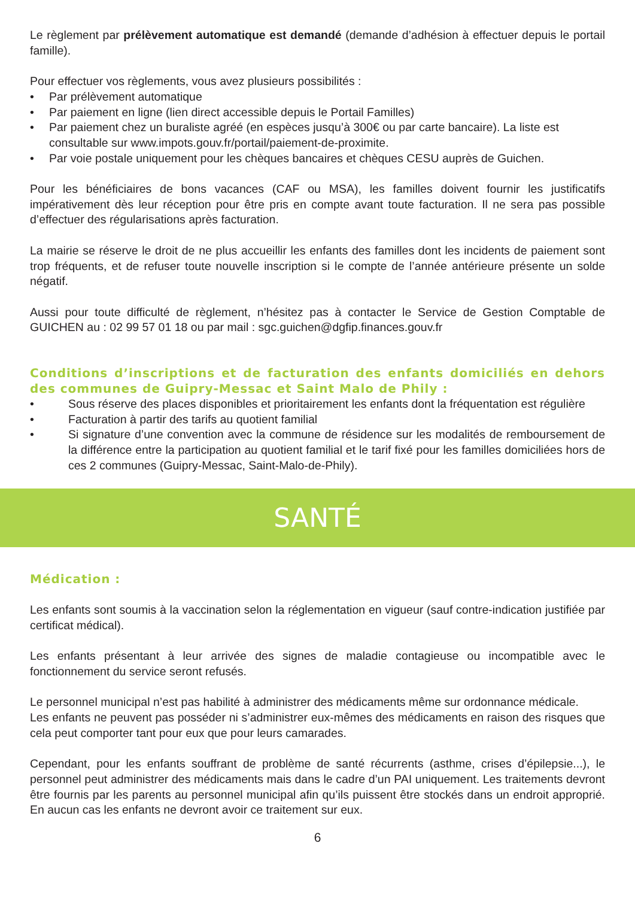Le règlement par prélèvement automatique est demandé (demande d’adhésion à effectuer depuis le portail famille).
Pour effectuer vos règlements, vous avez plusieurs possibilités :
• Par prélèvement automatique
• Par paiement en ligne (lien direct accessible depuis le Portail Familles)
• Par paiement chez un buraliste agréé (en espèces jusqu’à 300€ ou par carte bancaire). La liste est consultable sur www.impots.gouv.fr/portail/paiement-de-proximite.
• Par voie postale uniquement pour les chèques bancaires et chèques CESU auprès de Guichen.
Pour les bénéficiaires de bons vacances (CAF ou MSA), les familles doivent fournir les justificatifs impérativement dès leur réception pour être pris en compte avant toute facturation. Il ne sera pas possible d’effectuer des régularisations après facturation.
La mairie se réserve le droit de ne plus accueillir les enfants des familles dont les incidents de paiement sont trop fréquents, et de refuser toute nouvelle inscription si le compte de l’année antérieure présente un solde négatif.
Aussi pour toute difficulté de règlement, n’hésitez pas à contacter le Service de Gestion Comptable de GUICHEN au : 02 99 57 01 18 ou par mail : sgc.guichen@dgfip.finances.gouv.fr
Conditions d’inscriptions et de facturation des enfants domiciliés en dehors des communes de Guipry-Messac et Saint Malo de Phily :
• Sous réserve des places disponibles et prioritairement les enfants dont la fréquentation est régulière
• Facturation à partir des tarifs au quotient familial
• Si signature d’une convention avec la commune de résidence sur les modalités de remboursement de la différence entre la participation au quotient familial et le tarif fixé pour les familles domiciliées hors de ces 2 communes (Guipry-Messac, Saint-Malo-de-Phily).
SANTÉ
Médication :
Les enfants sont soumis à la vaccination selon la réglementation en vigueur (sauf contre-indication justifiée par certificat médical).
Les enfants présentant à leur arrivée des signes de maladie contagieuse ou incompatible avec le fonctionnement du service seront refusés.
Le personnel municipal n’est pas habilité à administrer des médicaments même sur ordonnance médicale.
Les enfants ne peuvent pas posséder ni s’administrer eux-mêmes des médicaments en raison des risques que cela peut comporter tant pour eux que pour leurs camarades.
Cependant, pour les enfants souffrant de problème de santé récurrents (asthme, crises d’épilepsie...), le personnel peut administrer des médicaments mais dans le cadre d’un PAI uniquement. Les traitements devront être fournis par les parents au personnel municipal afin qu’ils puissent être stockés dans un endroit approprié. En aucun cas les enfants ne devront avoir ce traitement sur eux.
6